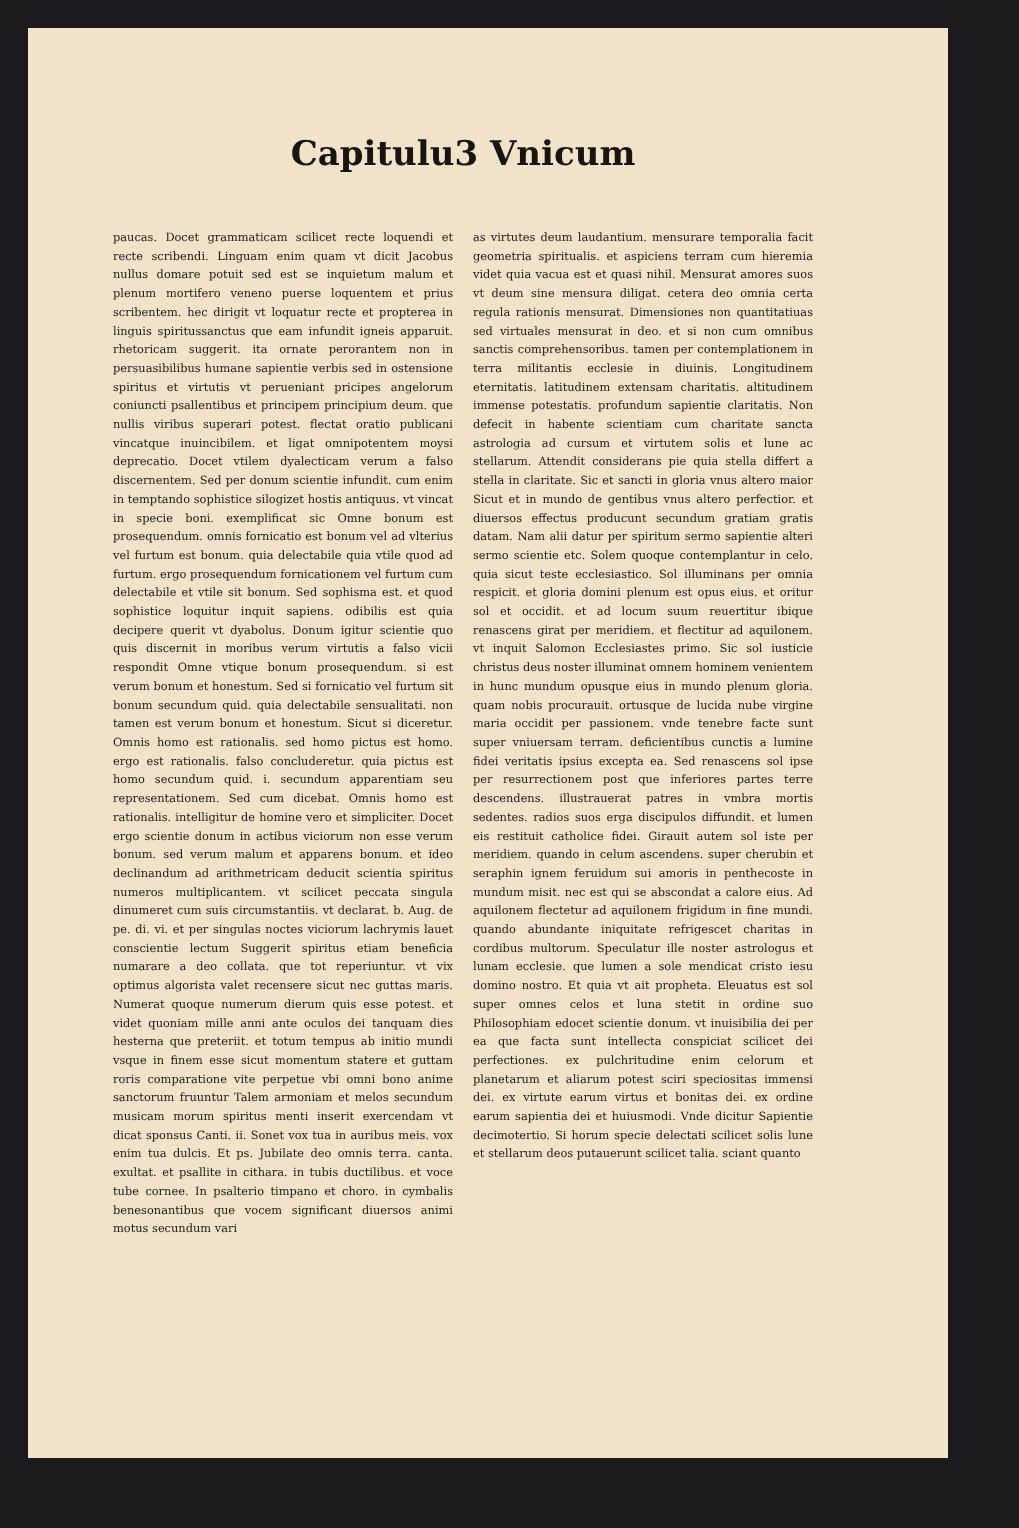Capitulu3 Vnicum
paucas. Docet grammaticam scilicet recte loquendi et recte scribendi. Linguam enim quam vt dicit Jacobus nullus domare potuit sed est se inquietum malum et plenum mortifero veneno puerse loquentem et prius scribentem. hec dirigit vt loquatur recte et propterea in linguis spiritussanctus que eam infundit igneis apparuit. rhetoricam suggerit. ita ornate perorantem non in persuasibilibus humane sapientie verbis sed in ostensione spiritus et virtutis vt perueniant pricipes angelorum coniuncti psallentibus et principem principium deum. que nullis viribus superari potest. flectat oratio publicani vincatque inuincibilem. et ligat omnipotentem moysi deprecatio. Docet vtilem dyalecticam verum a falso discernentem. Sed per donum scientie infundit. cum enim in temptando sophistice silogizet hostis antiquus. vt vincat in specie boni. exemplificat sic Omne bonum est prosequendum. omnis fornicatio est bonum vel ad vlterius vel furtum est bonum. quia delectabile quia vtile quod ad furtum. ergo prosequendum fornicationem vel furtum cum delectabile et vtile sit bonum. Sed sophisma est. et quod sophistice loquitur inquit sapiens. odibilis est quia decipere querit vt dyabolus. Donum igitur scientie quo quis discernit in moribus verum virtutis a falso vicii respondit Omne vtique bonum prosequendum. si est verum bonum et honestum. Sed si fornicatio vel furtum sit bonum secundum quid. quia delectabile sensualitati. non tamen est verum bonum et honestum. Sicut si diceretur. Omnis homo est rationalis. sed homo pictus est homo. ergo est rationalis. falso concluderetur. quia pictus est homo secundum quid. i. secundum apparentiam seu representationem. Sed cum dicebat. Omnis homo est rationalis. intelligitur de homine vero et simpliciter. Docet ergo scientie donum in actibus viciorum non esse verum bonum. sed verum malum et apparens bonum. et ideo declinandum ad arithmetricam deducit scientia spiritus numeros multiplicantem. vt scilicet peccata singula dinumeret cum suis circumstantiis. vt declarat. b. Aug. de pe. di. vi. et per singulas noctes viciorum lachrymis lauet conscientie lectum Suggerit spiritus etiam beneficia numarare a deo collata. que tot reperiuntur. vt vix optimus algorista valet recensere sicut nec guttas maris. Numerat quoque numerum dierum quis esse potest. et videt quoniam mille anni ante oculos dei tanquam dies hesterna que preteriit. et totum tempus ab initio mundi vsque in finem esse sicut momentum statere et guttam roris comparatione vite perpetue vbi omni bono anime sanctorum fruuntur Talem armoniam et melos secundum musicam morum spiritus menti inserit exercendam vt dicat sponsus Canti. ii. Sonet vox tua in auribus meis. vox enim tua dulcis. Et ps. Jubilate deo omnis terra. canta. exultat. et psallite in cithara. in tubis ductilibus. et voce tube cornee. In psalterio timpano et choro. in cymbalis benesonantibus que vocem significant diuersos animi motus secundum vari
as virtutes deum laudantium. mensurare temporalia facit geometria spiritualis. et aspiciens terram cum hieremia videt quia vacua est et quasi nihil. Mensurat amores suos vt deum sine mensura diligat. cetera deo omnia certa regula rationis mensurat. Dimensiones non quantitatiuas sed virtuales mensurat in deo. et si non cum omnibus sanctis comprehensoribus. tamen per contemplationem in terra militantis ecclesie in diuinis. Longitudinem eternitatis. latitudinem extensam charitatis. altitudinem immense potestatis. profundum sapientie claritatis. Non defecit in habente scientiam cum charitate sancta astrologia ad cursum et virtutem solis et lune ac stellarum. Attendit considerans pie quia stella differt a stella in claritate. Sic et sancti in gloria vnus altero maior Sicut et in mundo de gentibus vnus altero perfectior. et diuersos effectus producunt secundum gratiam gratis datam. Nam alii datur per spiritum sermo sapientie alteri sermo scientie etc. Solem quoque contemplantur in celo. quia sicut teste ecclesiastico. Sol illuminans per omnia respicit. et gloria domini plenum est opus eius. et oritur sol et occidit. et ad locum suum reuertitur ibique renascens girat per meridiem. et flectitur ad aquilonem. vt inquit Salomon Ecclesiastes primo. Sic sol iusticie christus deus noster illuminat omnem hominem venientem in hunc mundum opusque eius in mundo plenum gloria. quam nobis procurauit. ortusque de lucida nube virgine maria occidit per passionem. vnde tenebre facte sunt super vniuersam terram. deficientibus cunctis a lumine fidei veritatis ipsius excepta ea. Sed renascens sol ipse per resurrectionem post que inferiores partes terre descendens. illustrauerat patres in vmbra mortis sedentes. radios suos erga discipulos diffundit. et lumen eis restituit catholice fidei. Girauit autem sol iste per meridiem. quando in celum ascendens. super cherubin et seraphin ignem feruidum sui amoris in penthecoste in mundum misit. nec est qui se abscondat a calore eius. Ad aquilonem flectetur ad aquilonem frigidum in fine mundi. quando abundante iniquitate refrigescet charitas in cordibus multorum. Speculatur ille noster astrologus et lunam ecclesie. que lumen a sole mendicat cristo iesu domino nostro. Et quia vt ait propheta. Eleuatus est sol super omnes celos et luna stetit in ordine suo Philosophiam edocet scientie donum. vt inuisibilia dei per ea que facta sunt intellecta conspiciat scilicet dei perfectiones. ex pulchritudine enim celorum et planetarum et aliarum potest sciri speciositas immensi dei. ex virtute earum virtus et bonitas dei. ex ordine earum sapientia dei et huiusmodi. Vnde dicitur Sapientie decimotertio. Si horum specie delectati scilicet solis lune et stellarum deos putauerunt scilicet talia. sciant quanto